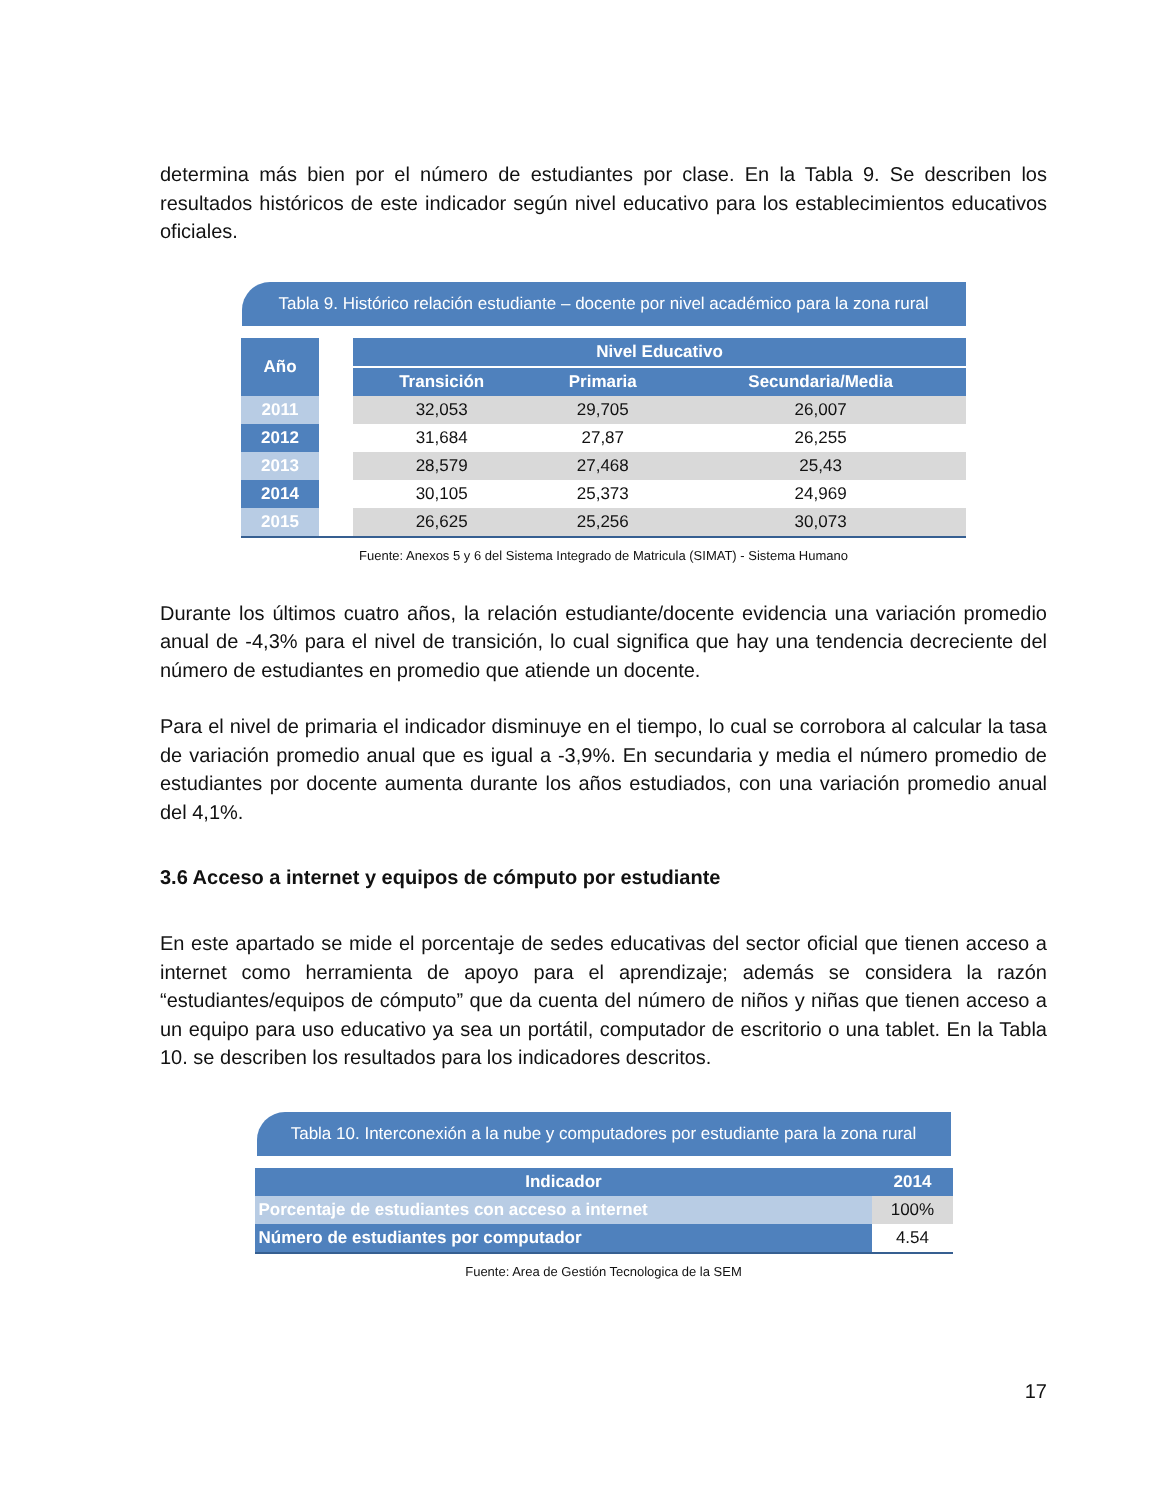determina más bien por el número de estudiantes por clase. En la Tabla 9. Se describen los resultados históricos de este indicador según nivel educativo para los establecimientos educativos oficiales.
Tabla 9. Histórico relación estudiante – docente por nivel académico para la zona rural
| Año | | Nivel Educativo | | |
| --- | --- | --- | --- | --- |
| | | Transición | Primaria | Secundaria/Media |
| 2011 | | 32,053 | 29,705 | 26,007 |
| 2012 | | 31,684 | 27,87 | 26,255 |
| 2013 | | 28,579 | 27,468 | 25,43 |
| 2014 | | 30,105 | 25,373 | 24,969 |
| 2015 | | 26,625 | 25,256 | 30,073 |
Fuente: Anexos 5 y 6 del Sistema Integrado de Matricula (SIMAT) - Sistema Humano
Durante los últimos cuatro años, la relación estudiante/docente evidencia una variación promedio anual de -4,3% para el nivel de transición, lo cual significa que hay una tendencia decreciente del número de estudiantes en promedio que atiende un docente.
Para el nivel de primaria el indicador disminuye en el tiempo, lo cual se corrobora al calcular la tasa de variación promedio anual que es igual a -3,9%. En secundaria y media el número promedio de estudiantes por docente aumenta durante los años estudiados, con una variación promedio anual del 4,1%.
3.6 Acceso a internet y equipos de cómputo por estudiante
En este apartado se mide el porcentaje de sedes educativas del sector oficial que tienen acceso a internet como herramienta de apoyo para el aprendizaje; además se considera la razón “estudiantes/equipos de cómputo” que da cuenta del número de niños y niñas que tienen acceso a un equipo para uso educativo ya sea un portátil, computador de escritorio o una tablet. En la Tabla 10. se describen los resultados para los indicadores descritos.
Tabla 10. Interconexión a la nube y computadores por estudiante para la zona rural
| Indicador | 2014 |
| --- | --- |
| Porcentaje de estudiantes con acceso a internet | 100% |
| Número de estudiantes por computador | 4.54 |
Fuente: Area de Gestión Tecnologica de la SEM
17